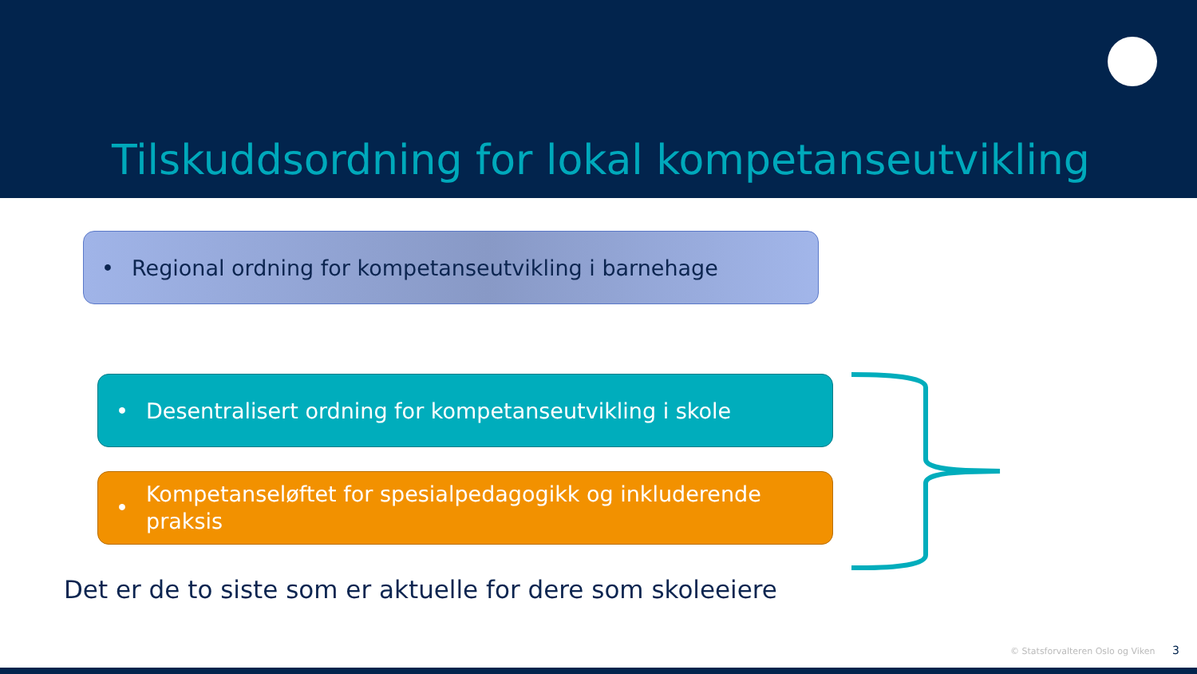Tilskuddsordning for lokal kompetanseutvikling
• Regional ordning for kompetanseutvikling i barnehage
• Desentralisert ordning for kompetanseutvikling i skole
• Kompetanseløftet for spesialpedagogikk og inkluderende
praksis
Det er de to siste som er aktuelle for dere som skoleeiere
© Statsforvalteren Oslo og Viken 3